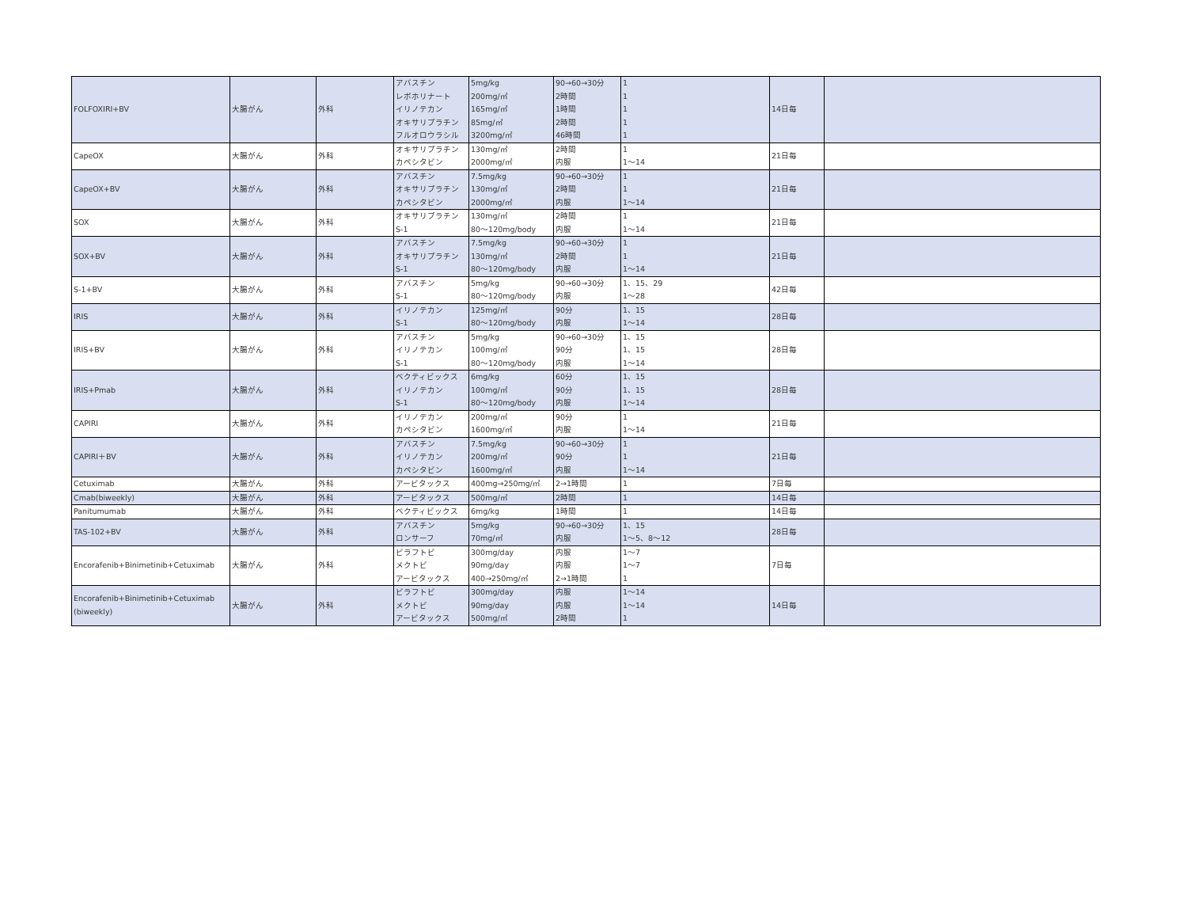| FOLFOXIRI+BV | 大腸がん | 外科 | アバスチン レボホリナート イリノテカン オキサリプラチン フルオロウラシル | 5mg/kg 200mg/㎡ 165mg/㎡ 85mg/㎡ 3200mg/㎡ | 90→60→30分 2時間 1時間 2時間 46時間 | 1 1 1 1 1 | 14日毎 | |
| CapeOX | 大腸がん | 外科 | オキサリプラチン カペシタビン | 130mg/㎡ 2000mg/㎡ | 2時間 内服 | 1 1～14 | 21日毎 | |
| CapeOX+BV | 大腸がん | 外科 | アバスチン オキサリプラチン カペシタビン | 7.5mg/kg 130mg/㎡ 2000mg/㎡ | 90→60→30分 2時間 内服 | 1 1 1～14 | 21日毎 | |
| SOX | 大腸がん | 外科 | オキサリプラチン S-1 | 130mg/㎡ 80～120mg/body | 2時間 内服 | 1 1～14 | 21日毎 | |
| SOX+BV | 大腸がん | 外科 | アバスチン オキサリプラチン S-1 | 7.5mg/kg 130mg/㎡ 80～120mg/body | 90→60→30分 2時間 内服 | 1 1 1～14 | 21日毎 | |
| S-1+BV | 大腸がん | 外科 | アバスチン S-1 | 5mg/kg 80～120mg/body | 90→60→30分 内服 | 1、15、29 1～28 | 42日毎 | |
| IRIS | 大腸がん | 外科 | イリノテカン S-1 | 125mg/㎡ 80～120mg/body | 90分 内服 | 1、15 1～14 | 28日毎 | |
| IRIS+BV | 大腸がん | 外科 | アバスチン イリノテカン S-1 | 5mg/kg 100mg/㎡ 80～120mg/body | 90→60→30分 90分 内服 | 1、15 1、15 1～14 | 28日毎 | |
| IRIS+Pmab | 大腸がん | 外科 | ベクティビックス イリノテカン S-1 | 6mg/kg 100mg/㎡ 80～120mg/body | 60分 90分 内服 | 1、15 1、15 1～14 | 28日毎 | |
| CAPIRI | 大腸がん | 外科 | イリノテカン カペシタビン | 200mg/㎡ 1600mg/㎡ | 90分 内服 | 1 1～14 | 21日毎 | |
| CAPIRI＋BV | 大腸がん | 外科 | アバスチン イリノテカン カペシタビン | 7.5mg/kg 200mg/㎡ 1600mg/㎡ | 90→60→30分 90分 内服 | 1 1 1～14 | 21日毎 | |
| Cetuximab | 大腸がん | 外科 | アービタックス | 400mg→250mg/㎡ | 2→1時間 | 1 | 7日毎 | |
| Cmab(biweekly) | 大腸がん | 外科 | アービタックス | 500mg/㎡ | 2時間 | 1 | 14日毎 | |
| Panitumumab | 大腸がん | 外科 | ベクティビックス | 6mg/kg | 1時間 | 1 | 14日毎 | |
| TAS-102+BV | 大腸がん | 外科 | アバスチン ロンサーフ | 5mg/kg 70mg/㎡ | 90→60→30分 内服 | 1、15 1～5、8～12 | 28日毎 | |
| Encorafenib+Binimetinib+Cetuximab | 大腸がん | 外科 | ビラフトビ メクトビ アービタックス | 300mg/day 90mg/day 400→250mg/㎡ | 内服 内服 2→1時間 | 1～7 1～7 1 | 7日毎 | |
| Encorafenib+Binimetinib+Cetuximab (biweekly) | 大腸がん | 外科 | ビラフトビ メクトビ アービタックス | 300mg/day 90mg/day 500mg/㎡ | 内服 内服 2時間 | 1～14 1～14 1 | 14日毎 | |